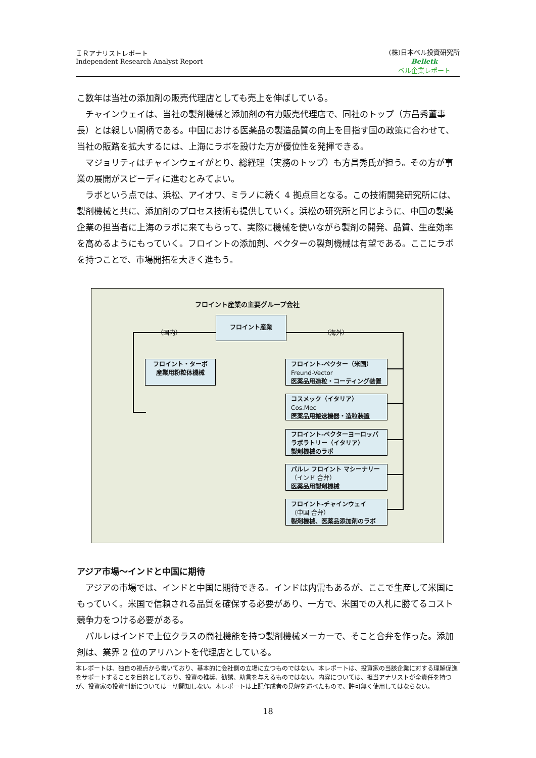ＩＲアナリストレポート
Independent Research Analyst Report
(株)日本ベル投資研究所
Belletk
ベル企業レポート
こ数年は当社の添加剤の販売代理店としても売上を伸ばしている。
チャインウェイは、当社の製剤機械と添加剤の有力販売代理店で、同社のトップ（方昌秀董事長）とは親しい間柄である。中国における医薬品の製造品質の向上を目指す国の政策に合わせて、当社の販路を拡大するには、上海にラボを設けた方が優位性を発揮できる。
マジョリティはチャインウェイがとり、総経理（実務のトップ）も方昌秀氏が担う。その方が事業の展開がスピーディに進むとみてよい。
ラボという点では、浜松、アイオワ、ミラノに続く 4 拠点目となる。この技術開発研究所には、製剤機械と共に、添加剤のプロセス技術も提供していく。浜松の研究所と同じように、中国の製薬企業の担当者に上海のラボに来てもらって、実際に機械を使いながら製剤の開発、品質、生産効率を高めるようにもっていく。フロイントの添加剤、ベクターの製剤機械は有望である。ここにラボを持つことで、市場開拓を大きく進もう。
フロイント産業の主要グループ会社
フロイント産業
（国内） （海外）
フロイント・ターボ
産業用粉粒体機械
フロイント-ベクター（米国）
Freund-Vector
医薬品用造粒・コーティング装置
コスメック（イタリア）
Cos.Mec
医薬品用搬送機器・造粒装置
フロイント-ベクターヨーロッパ
ラボラトリー（イタリア）
製剤機械のラボ
パルレ フロイント マシーナリー
（インド 合弁）
医薬品用製剤機械
フロイント-チャインウェイ
（中国 合弁）
製剤機械、医薬品添加剤のラボ
アジア市場～インドと中国に期待
アジアの市場では、インドと中国に期待できる。インドは内需もあるが、ここで生産して米国にもっていく。米国で信頼される品質を確保する必要があり、一方で、米国での入札に勝てるコスト競争力をつける必要がある。
パルレはインドで上位クラスの商社機能を持つ製剤機械メーカーで、そこと合弁を作った。添加剤は、業界 2 位のアリハントを代理店としている。
本レポートは、独自の視点から書いており、基本的に会社側の立場に立つものではない。本レポートは、投資家の当該企業に対する理解促進をサポートすることを目的としており、投資の推奨、勧誘、助言を与えるものではない。内容については、担当アナリストが全責任を持つが、投資家の投資判断については一切関知しない。本レポートは上記作成者の見解を述べたもので、許可無く使用してはならない。
18